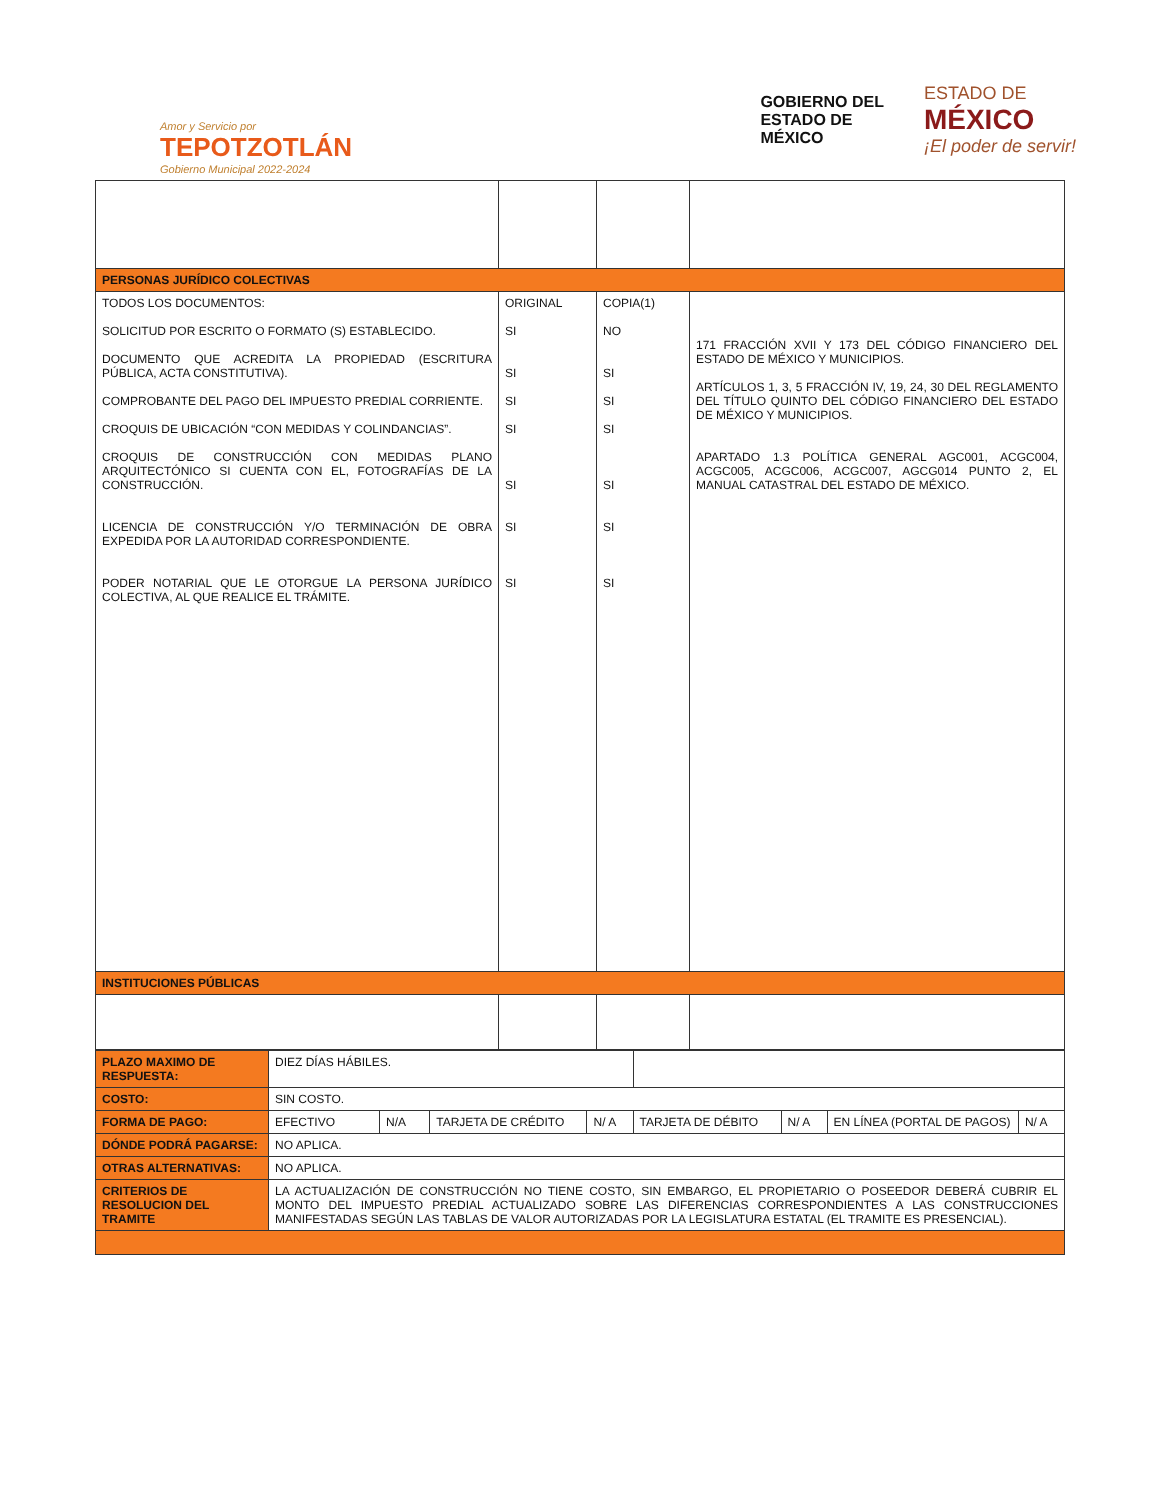Amor y Servicio por
TEPOTZOTLÁN
Gobierno Municipal 2022-2024
GOBIERNO DEL
ESTADO DE
MÉXICO
ESTADO DE
MÉXICO
¡El poder de servir!
| PERSONAS JURÍDICO COLECTIVAS | | | |
| TODOS LOS DOCUMENTOS: SOLICITUD POR ESCRITO O FORMATO (S) ESTABLECIDO. DOCUMENTO QUE ACREDITA LA PROPIEDAD (ESCRITURA PÚBLICA, ACTA CONSTITUTIVA). COMPROBANTE DEL PAGO DEL IMPUESTO PREDIAL CORRIENTE. CROQUIS DE UBICACIÓN “CON MEDIDAS Y COLINDANCIAS”. CROQUIS DE CONSTRUCCIÓN CON MEDIDAS PLANO ARQUITECTÓNICO SI CUENTA CON EL, FOTOGRAFÍAS DE LA CONSTRUCCIÓN. LICENCIA DE CONSTRUCCIÓN Y/O TERMINACIÓN DE OBRA EXPEDIDA POR LA AUTORIDAD CORRESPONDIENTE. PODER NOTARIAL QUE LE OTORGUE LA PERSONA JURÍDICO COLECTIVA, AL QUE REALICE EL TRÁMITE. | ORIGINAL SI SI SI SI SI SI SI | COPIA(1) NO SI SI SI SI SI SI | 171 FRACCIÓN XVII Y 173 DEL CÓDIGO FINANCIERO DEL ESTADO DE MÉXICO Y MUNICIPIOS. ARTÍCULOS 1, 3, 5 FRACCIÓN IV, 19, 24, 30 DEL REGLAMENTO DEL TÍTULO QUINTO DEL CÓDIGO FINANCIERO DEL ESTADO DE MÉXICO Y MUNICIPIOS. APARTADO 1.3 POLÍTICA GENERAL AGC001, ACGC004, ACGC005, ACGC006, ACGC007, AGCG014 PUNTO 2, EL MANUAL CATASTRAL DEL ESTADO DE MÉXICO. |
| INSTITUCIONES PÚBLICAS | | | |
| PLAZO MAXIMO DE RESPUESTA: | DIEZ DÍAS HÁBILES. | | | | | | | |
| COSTO: | SIN COSTO. | | | | | | | |
| FORMA DE PAGO: | EFECTIVO | N/A | TARJETA DE CRÉDITO | N/ A | TARJETA DE DÉBITO | N/ A | EN LÍNEA (PORTAL DE PAGOS) | N/ A |
| DÓNDE PODRÁ PAGARSE: | NO APLICA. | | | | | | | |
| OTRAS ALTERNATIVAS: | NO APLICA. | | | | | | | |
| CRITERIOS DE RESOLUCION DEL TRAMITE | LA ACTUALIZACIÓN DE CONSTRUCCIÓN NO TIENE COSTO, SIN EMBARGO, EL PROPIETARIO O POSEEDOR DEBERÁ CUBRIR EL MONTO DEL IMPUESTO PREDIAL ACTUALIZADO SOBRE LAS DIFERENCIAS CORRESPONDIENTES A LAS CONSTRUCCIONES MANIFESTADAS SEGÚN LAS TABLAS DE VALOR AUTORIZADAS POR LA LEGISLATURA ESTATAL (EL TRAMITE ES PRESENCIAL). | | | | | | | |